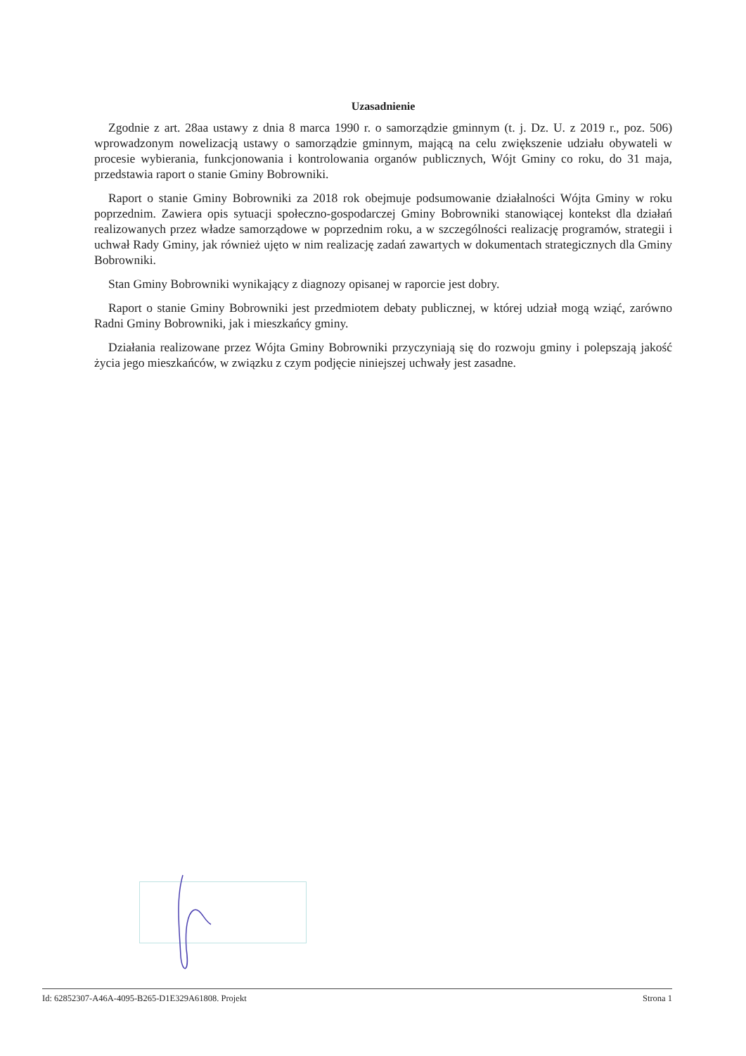Uzasadnienie
Zgodnie z art. 28aa ustawy z dnia 8 marca 1990 r. o samorządzie gminnym (t. j. Dz. U. z 2019 r., poz. 506) wprowadzonym nowelizacją ustawy o samorządzie gminnym, mającą na celu zwiększenie udziału obywateli w procesie wybierania, funkcjonowania i kontrolowania organów publicznych, Wójt Gminy co roku, do 31 maja, przedstawia raport o stanie Gminy Bobrowniki.
Raport o stanie Gminy Bobrowniki za 2018 rok obejmuje podsumowanie działalności Wójta Gminy w roku poprzednim. Zawiera opis sytuacji społeczno-gospodarczej Gminy Bobrowniki stanowiącej kontekst dla działań realizowanych przez władze samorządowe w poprzednim roku, a w szczególności realizację programów, strategii i uchwał Rady Gminy, jak również ujęto w nim realizację zadań zawartych w dokumentach strategicznych dla Gminy Bobrowniki.
Stan Gminy Bobrowniki wynikający z diagnozy opisanej w raporcie jest dobry.
Raport o stanie Gminy Bobrowniki jest przedmiotem debaty publicznej, w której udział mogą wziąć, zarówno Radni Gminy Bobrowniki, jak i mieszkańcy gminy.
Działania realizowane przez Wójta Gminy Bobrowniki przyczyniają się do rozwoju gminy i polepszają jakość życia jego mieszkańców, w związku z czym podjęcie niniejszej uchwały jest zasadne.
Id: 62852307-A46A-4095-B265-D1E329A61808. Projekt Strona 1